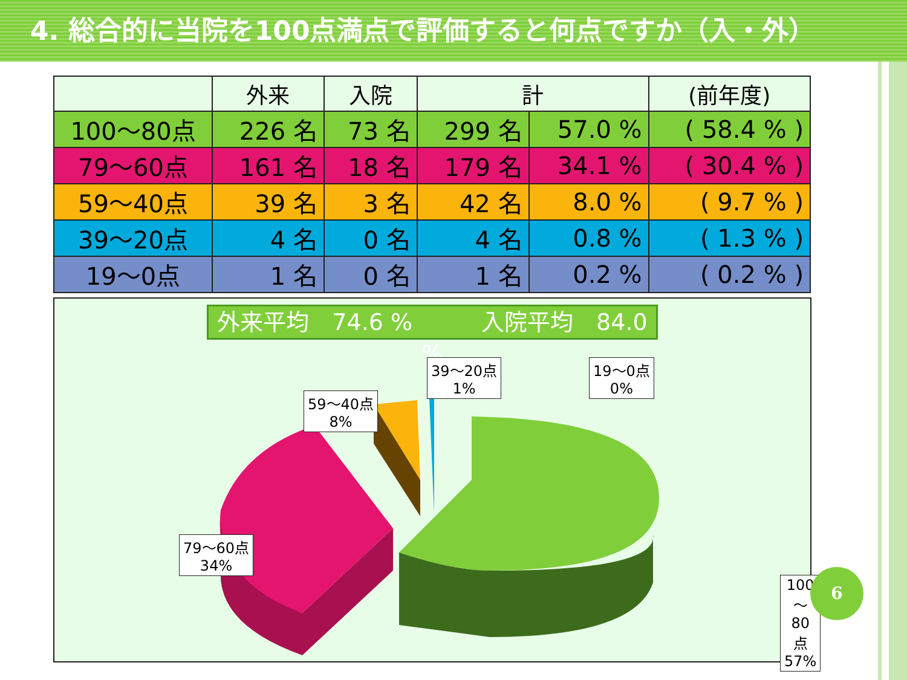4. 総合的に当院を100点満点で評価すると何点ですか（入・外）
| | 外来 | 入院 | 計 | | (前年度) |
| --- | --- | --- | --- | --- | --- |
| 100～80点 | 226 名 | 73 名 | 299 名 | 57.0 % | ( 58.4 % ) |
| 79～60点 | 161 名 | 18 名 | 179 名 | 34.1 % | ( 30.4 % ) |
| 59～40点 | 39 名 | 3 名 | 42 名 | 8.0 % | ( 9.7 % ) |
| 39～20点 | 4 名 | 0 名 | 4 名 | 0.8 % | ( 1.3 % ) |
| 19～0点 | 1 名 | 0 名 | 1 名 | 0.2 % | ( 0.2 % ) |
外来平均　74.6 %　　　入院平均　84.0 %
59～40点
8%
39～20点
1%
19～0点
0%
79～60点
34%
100～80点
57%
6